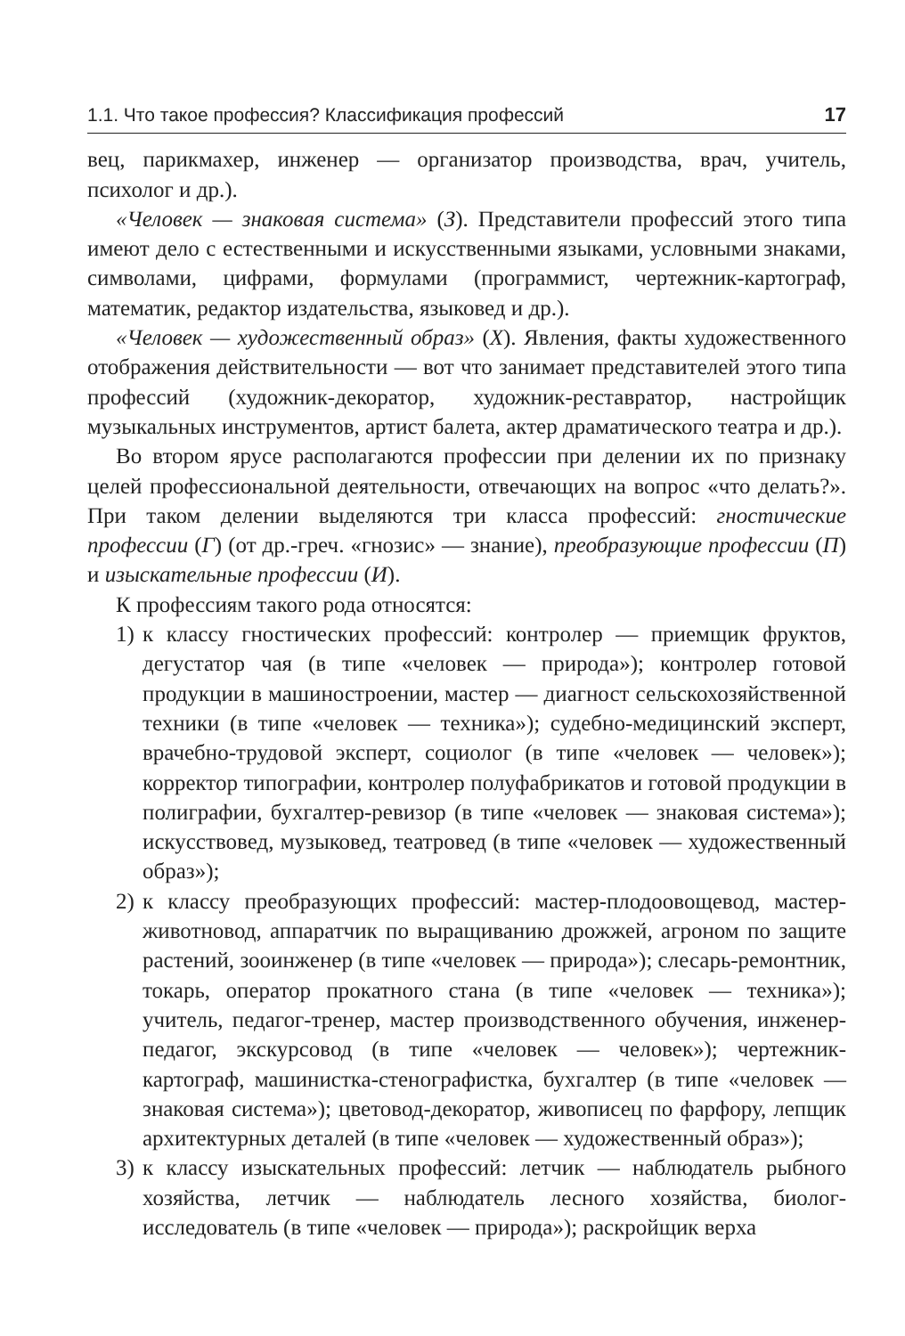1.1. Что такое профессия? Классификация профессий 17
вец, парикмахер, инженер — организатор производства, врач, учитель, психолог и др.).
«Человек — знаковая система» (З). Представители профессий этого типа имеют дело с естественными и искусственными языками, условными знаками, символами, цифрами, формулами (программист, чертежник-картограф, математик, редактор издательства, языковед и др.).
«Человек — художественный образ» (Х). Явления, факты художественного отображения действительности — вот что занимает представителей этого типа профессий (художник-декоратор, художник-реставратор, настройщик музыкальных инструментов, артист балета, актер драматического театра и др.).
Во втором ярусе располагаются профессии при делении их по признаку целей профессиональной деятельности, отвечающих на вопрос «что делать?». При таком делении выделяются три класса профессий: гностические профессии (Г) (от др.-греч. «гнозис» — знание), преобразующие профессии (П) и изыскательные профессии (И).
К профессиям такого рода относятся:
1) к классу гностических профессий: контролер — приемщик фруктов, дегустатор чая (в типе «человек — природа»); контролер готовой продукции в машиностроении, мастер — диагност сельскохозяйственной техники (в типе «человек — техника»); судебно-медицинский эксперт, врачебно-трудовой эксперт, социолог (в типе «человек — человек»); корректор типографии, контролер полуфабрикатов и готовой продукции в полиграфии, бухгалтер-ревизор (в типе «человек — знаковая система»); искусствовед, музыковед, театровед (в типе «человек — художественный образ»);
2) к классу преобразующих профессий: мастер-плодоовощевод, мастер-животновод, аппаратчик по выращиванию дрожжей, агроном по защите растений, зооинженер (в типе «человек — природа»); слесарь-ремонтник, токарь, оператор прокатного стана (в типе «человек — техника»); учитель, педагог-тренер, мастер производственного обучения, инженер-педагог, экскурсовод (в типе «человек — человек»); чертежник-картограф, машинистка-стенографистка, бухгалтер (в типе «человек — знаковая система»); цветовод-декоратор, живописец по фарфору, лепщик архитектурных деталей (в типе «человек — художественный образ»);
3) к классу изыскательных профессий: летчик — наблюдатель рыбного хозяйства, летчик — наблюдатель лесного хозяйства, биолог-исследователь (в типе «человек — природа»); раскройщик верха